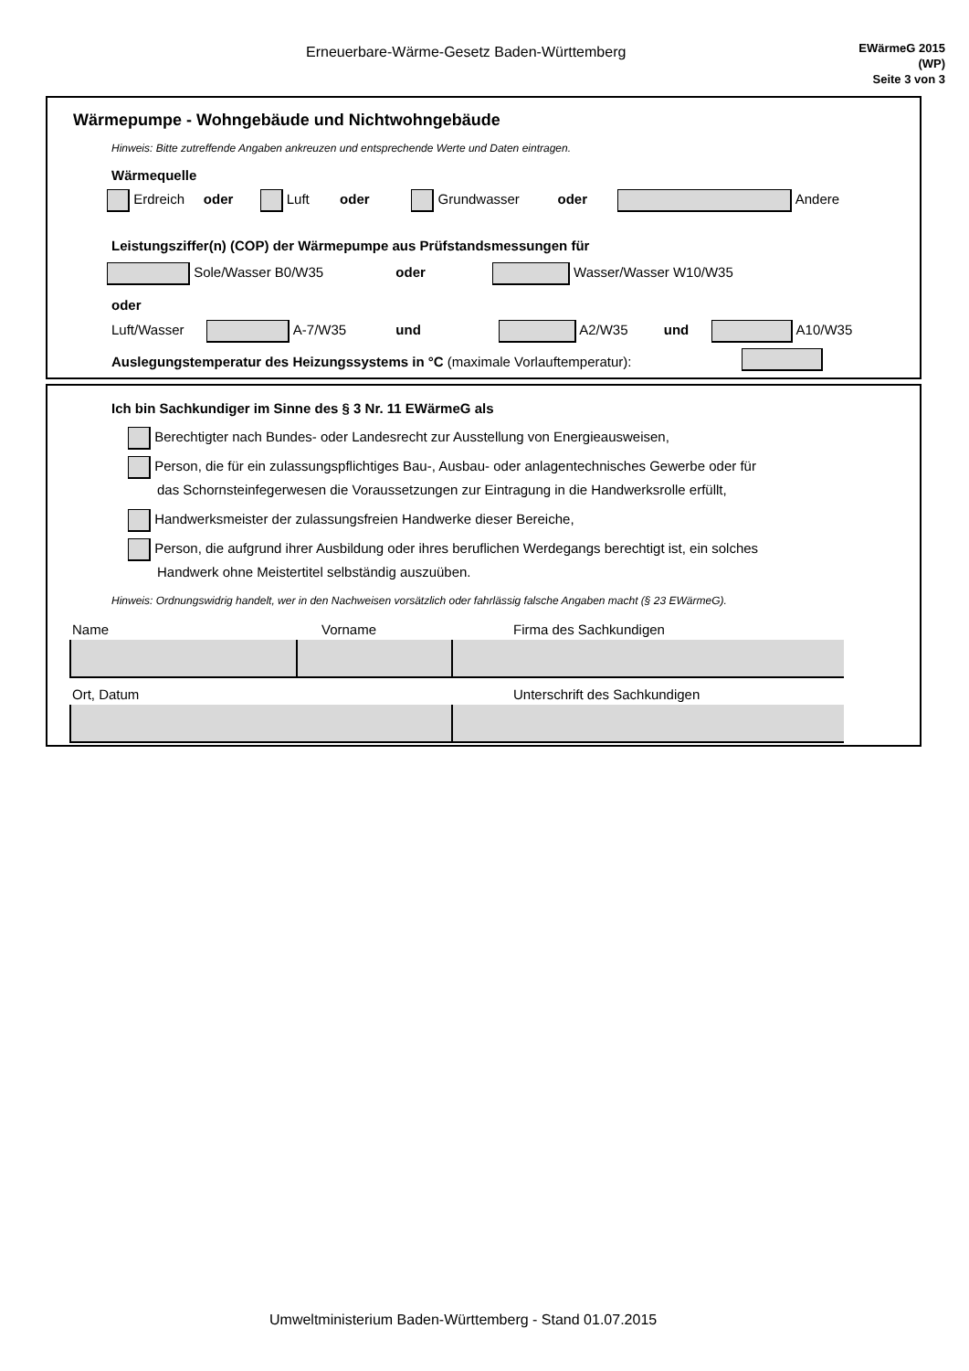Erneuerbare-Wärme-Gesetz Baden-Württemberg
EWärmeG 2015
(WP)
Seite 3 von 3
Wärmepumpe - Wohngebäude und Nichtwohngebäude
Hinweis: Bitte zutreffende Angaben ankreuzen und entsprechende Werte und Daten eintragen.
Wärmequelle
Erdreich oder Luft oder Grundwasser oder Andere
Leistungsziffer(n) (COP) der Wärmepumpe aus Prüfstandsmessungen für
Sole/Wasser B0/W35 oder Wasser/Wasser W10/W35
oder
Luft/Wasser A-7/W35 und A2/W35 und A10/W35
Auslegungstemperatur des Heizungssystems in °C (maximale Vorlauftemperatur):
Ich bin Sachkundiger im Sinne des § 3 Nr. 11 EWärmeG als
Berechtigter nach Bundes- oder Landesrecht zur Ausstellung von Energieausweisen,
Person, die für ein zulassungspflichtiges Bau-, Ausbau- oder anlagentechnisches Gewerbe oder für
das Schornsteinfegerwesen die Voraussetzungen zur Eintragung in die Handwerksrolle erfüllt,
Handwerksmeister der zulassungsfreien Handwerke dieser Bereiche,
Person, die aufgrund ihrer Ausbildung oder ihres beruflichen Werdegangs berechtigt ist, ein solches
Handwerk ohne Meistertitel selbständig auszuüben.
Hinweis: Ordnungswidrig handelt, wer in den Nachweisen vorsätzlich oder fahrlässig falsche Angaben macht (§ 23 EWärmeG).
Name Vorname Firma des Sachkundigen
Ort, Datum Unterschrift des Sachkundigen
Umweltministerium Baden-Württemberg - Stand 01.07.2015